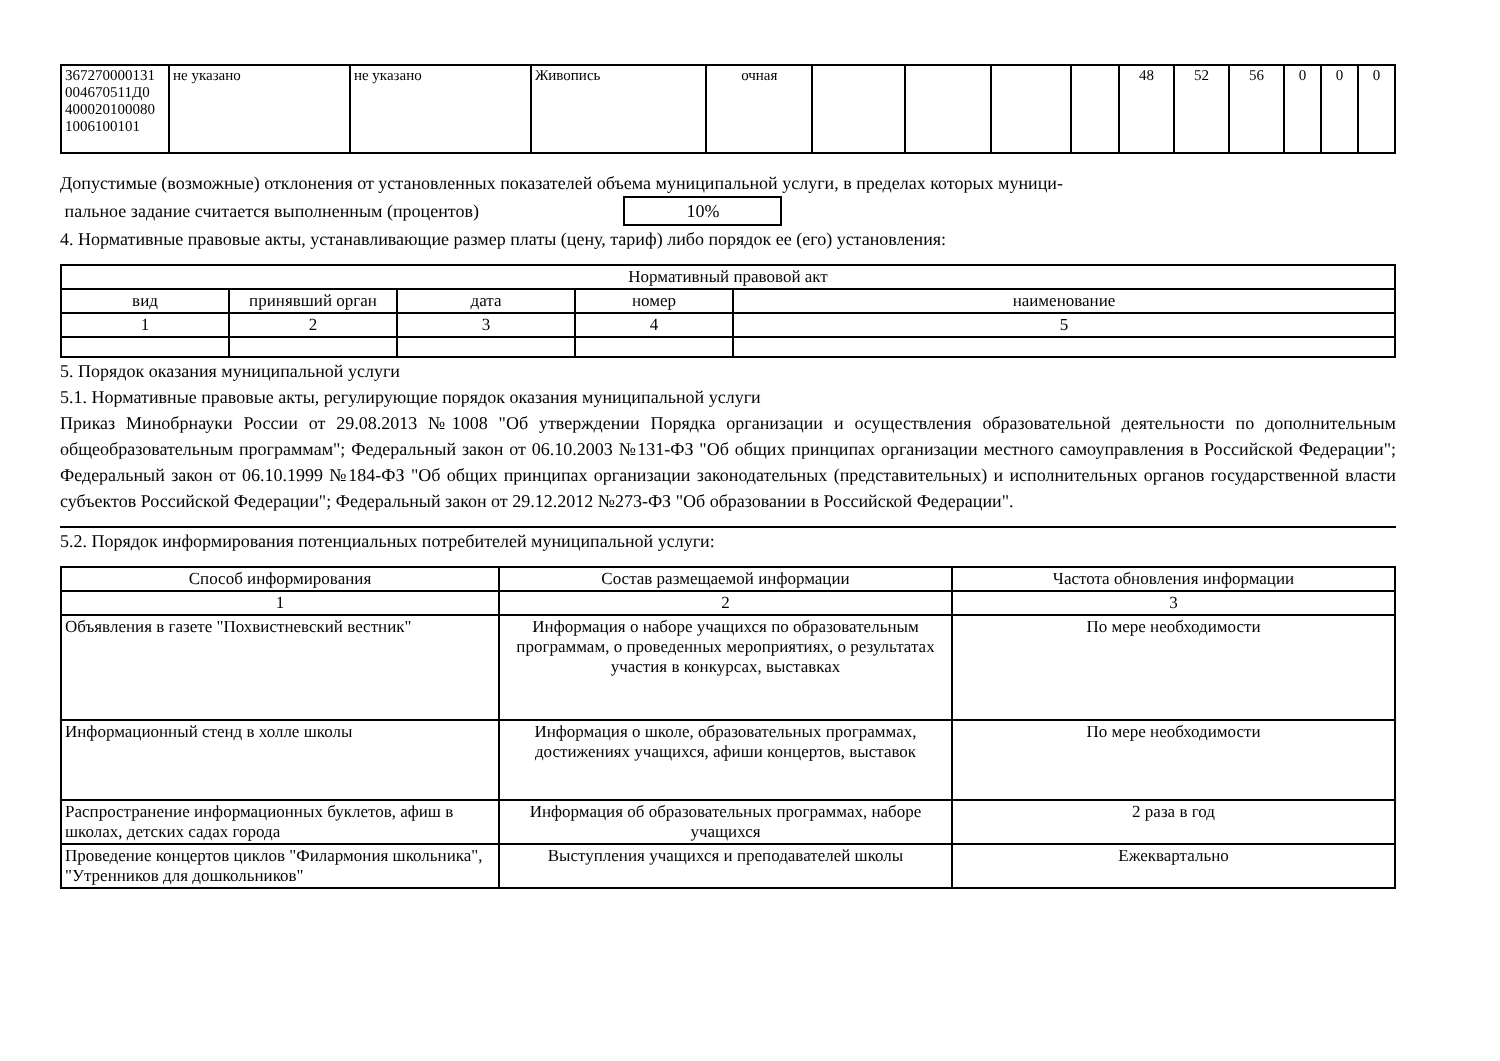| 367270000131 004670511Д0 400020100080 1006100101 | не указано | не указано | Живопись | очная | | | | | 48 | 52 | 56 | 0 | 0 | 0 |
Допустимые (возможные) отклонения от установленных показателей объема муниципальной услуги, в пределах которых муници-
пальное задание считается выполненным (процентов) 10%
4. Нормативные правовые акты, устанавливающие размер платы (цену, тариф) либо порядок ее (его) установления:
| Нормативный правовой акт | | | | |
| вид | принявший орган | дата | номер | наименование |
| 1 | 2 | 3 | 4 | 5 |
5. Порядок оказания муниципальной услуги
5.1. Нормативные правовые акты, регулирующие порядок оказания муниципальной услуги
Приказ Минобрнауки России от 29.08.2013 №1008 "Об утверждении Порядка организации и осуществления образовательной деятельности по дополнительным общеобразовательным программам"; Федеральный закон от 06.10.2003 №131-ФЗ "Об общих принципах организации местного самоуправления в Российской Федерации"; Федеральный закон от 06.10.1999 №184-ФЗ "Об общих принципах организации законодательных (представительных) и исполнительных органов государственной власти субъектов Российской Федерации"; Федеральный закон от 29.12.2012 №273-ФЗ "Об образовании в Российской Федерации".
5.2. Порядок информирования потенциальных потребителей муниципальной услуги:
| Способ информирования | Состав размещаемой информации | Частота обновления информации |
| 1 | 2 | 3 |
| Объявления в газете "Похвистневский вестник" | Информация о наборе учащихся по образовательным программам, о проведенных мероприятиях, о результатах участия в конкурсах, выставках | По мере необходимости |
| Информационный стенд в холле школы | Информация о школе, образовательных программах, достижениях учащихся, афиши концертов, выставок | По мере необходимости |
| Распространение информационных буклетов, афиш в школах, детских садах города | Информация об образовательных программах, наборе учащихся | 2 раза в год |
| Проведение концертов циклов "Филармония школьника", "Утренников для дошкольников" | Выступления учащихся и преподавателей школы | Ежеквартально |